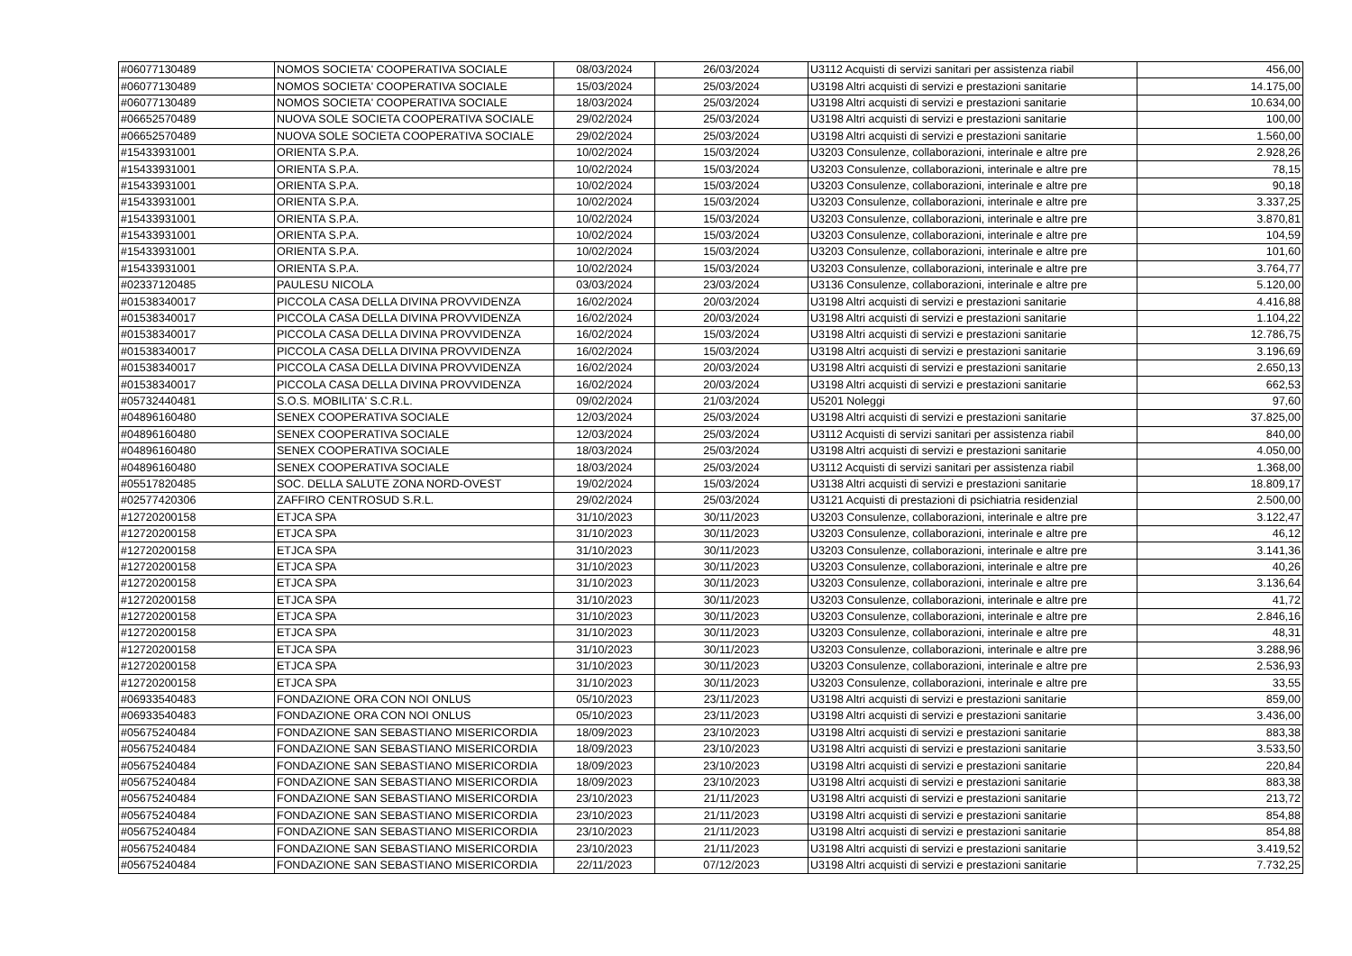| #06077130489 | NOMOS SOCIETA' COOPERATIVA SOCIALE | 08/03/2024 | 26/03/2024 | U3112 Acquisti di servizi sanitari per assistenza riabil | 456,00 |
| #06077130489 | NOMOS SOCIETA' COOPERATIVA SOCIALE | 15/03/2024 | 25/03/2024 | U3198 Altri acquisti di servizi e prestazioni sanitarie | 14.175,00 |
| #06077130489 | NOMOS SOCIETA' COOPERATIVA SOCIALE | 18/03/2024 | 25/03/2024 | U3198 Altri acquisti di servizi e prestazioni sanitarie | 10.634,00 |
| #06652570489 | NUOVA SOLE SOCIETA COOPERATIVA SOCIALE | 29/02/2024 | 25/03/2024 | U3198 Altri acquisti di servizi e prestazioni sanitarie | 100,00 |
| #06652570489 | NUOVA SOLE SOCIETA COOPERATIVA SOCIALE | 29/02/2024 | 25/03/2024 | U3198 Altri acquisti di servizi e prestazioni sanitarie | 1.560,00 |
| #15433931001 | ORIENTA S.P.A. | 10/02/2024 | 15/03/2024 | U3203 Consulenze, collaborazioni, interinale e altre pre | 2.928,26 |
| #15433931001 | ORIENTA S.P.A. | 10/02/2024 | 15/03/2024 | U3203 Consulenze, collaborazioni, interinale e altre pre | 78,15 |
| #15433931001 | ORIENTA S.P.A. | 10/02/2024 | 15/03/2024 | U3203 Consulenze, collaborazioni, interinale e altre pre | 90,18 |
| #15433931001 | ORIENTA S.P.A. | 10/02/2024 | 15/03/2024 | U3203 Consulenze, collaborazioni, interinale e altre pre | 3.337,25 |
| #15433931001 | ORIENTA S.P.A. | 10/02/2024 | 15/03/2024 | U3203 Consulenze, collaborazioni, interinale e altre pre | 3.870,81 |
| #15433931001 | ORIENTA S.P.A. | 10/02/2024 | 15/03/2024 | U3203 Consulenze, collaborazioni, interinale e altre pre | 104,59 |
| #15433931001 | ORIENTA S.P.A. | 10/02/2024 | 15/03/2024 | U3203 Consulenze, collaborazioni, interinale e altre pre | 101,60 |
| #15433931001 | ORIENTA S.P.A. | 10/02/2024 | 15/03/2024 | U3203 Consulenze, collaborazioni, interinale e altre pre | 3.764,77 |
| #02337120485 | PAULESU NICOLA | 03/03/2024 | 23/03/2024 | U3136 Consulenze, collaborazioni, interinale e altre pre | 5.120,00 |
| #01538340017 | PICCOLA CASA DELLA DIVINA PROVVIDENZA | 16/02/2024 | 20/03/2024 | U3198 Altri acquisti di servizi e prestazioni sanitarie | 4.416,88 |
| #01538340017 | PICCOLA CASA DELLA DIVINA PROVVIDENZA | 16/02/2024 | 20/03/2024 | U3198 Altri acquisti di servizi e prestazioni sanitarie | 1.104,22 |
| #01538340017 | PICCOLA CASA DELLA DIVINA PROVVIDENZA | 16/02/2024 | 15/03/2024 | U3198 Altri acquisti di servizi e prestazioni sanitarie | 12.786,75 |
| #01538340017 | PICCOLA CASA DELLA DIVINA PROVVIDENZA | 16/02/2024 | 15/03/2024 | U3198 Altri acquisti di servizi e prestazioni sanitarie | 3.196,69 |
| #01538340017 | PICCOLA CASA DELLA DIVINA PROVVIDENZA | 16/02/2024 | 20/03/2024 | U3198 Altri acquisti di servizi e prestazioni sanitarie | 2.650,13 |
| #01538340017 | PICCOLA CASA DELLA DIVINA PROVVIDENZA | 16/02/2024 | 20/03/2024 | U3198 Altri acquisti di servizi e prestazioni sanitarie | 662,53 |
| #05732440481 | S.O.S. MOBILITA' S.C.R.L. | 09/02/2024 | 21/03/2024 | U5201 Noleggi | 97,60 |
| #04896160480 | SENEX COOPERATIVA SOCIALE | 12/03/2024 | 25/03/2024 | U3198 Altri acquisti di servizi e prestazioni sanitarie | 37.825,00 |
| #04896160480 | SENEX COOPERATIVA SOCIALE | 12/03/2024 | 25/03/2024 | U3112 Acquisti di servizi sanitari per assistenza riabil | 840,00 |
| #04896160480 | SENEX COOPERATIVA SOCIALE | 18/03/2024 | 25/03/2024 | U3198 Altri acquisti di servizi e prestazioni sanitarie | 4.050,00 |
| #04896160480 | SENEX COOPERATIVA SOCIALE | 18/03/2024 | 25/03/2024 | U3112 Acquisti di servizi sanitari per assistenza riabil | 1.368,00 |
| #05517820485 | SOC. DELLA SALUTE ZONA NORD-OVEST | 19/02/2024 | 15/03/2024 | U3138 Altri acquisti di servizi e prestazioni sanitarie | 18.809,17 |
| #02577420306 | ZAFFIRO CENTROSUD S.R.L. | 29/02/2024 | 25/03/2024 | U3121 Acquisti di prestazioni di psichiatria residenzial | 2.500,00 |
| #12720200158 | ETJCA SPA | 31/10/2023 | 30/11/2023 | U3203 Consulenze, collaborazioni, interinale e altre pre | 3.122,47 |
| #12720200158 | ETJCA SPA | 31/10/2023 | 30/11/2023 | U3203 Consulenze, collaborazioni, interinale e altre pre | 46,12 |
| #12720200158 | ETJCA SPA | 31/10/2023 | 30/11/2023 | U3203 Consulenze, collaborazioni, interinale e altre pre | 3.141,36 |
| #12720200158 | ETJCA SPA | 31/10/2023 | 30/11/2023 | U3203 Consulenze, collaborazioni, interinale e altre pre | 40,26 |
| #12720200158 | ETJCA SPA | 31/10/2023 | 30/11/2023 | U3203 Consulenze, collaborazioni, interinale e altre pre | 3.136,64 |
| #12720200158 | ETJCA SPA | 31/10/2023 | 30/11/2023 | U3203 Consulenze, collaborazioni, interinale e altre pre | 41,72 |
| #12720200158 | ETJCA SPA | 31/10/2023 | 30/11/2023 | U3203 Consulenze, collaborazioni, interinale e altre pre | 2.846,16 |
| #12720200158 | ETJCA SPA | 31/10/2023 | 30/11/2023 | U3203 Consulenze, collaborazioni, interinale e altre pre | 48,31 |
| #12720200158 | ETJCA SPA | 31/10/2023 | 30/11/2023 | U3203 Consulenze, collaborazioni, interinale e altre pre | 3.288,96 |
| #12720200158 | ETJCA SPA | 31/10/2023 | 30/11/2023 | U3203 Consulenze, collaborazioni, interinale e altre pre | 2.536,93 |
| #12720200158 | ETJCA SPA | 31/10/2023 | 30/11/2023 | U3203 Consulenze, collaborazioni, interinale e altre pre | 33,55 |
| #06933540483 | FONDAZIONE ORA CON NOI ONLUS | 05/10/2023 | 23/11/2023 | U3198 Altri acquisti di servizi e prestazioni sanitarie | 859,00 |
| #06933540483 | FONDAZIONE ORA CON NOI ONLUS | 05/10/2023 | 23/11/2023 | U3198 Altri acquisti di servizi e prestazioni sanitarie | 3.436,00 |
| #05675240484 | FONDAZIONE SAN SEBASTIANO MISERICORDIA | 18/09/2023 | 23/10/2023 | U3198 Altri acquisti di servizi e prestazioni sanitarie | 883,38 |
| #05675240484 | FONDAZIONE SAN SEBASTIANO MISERICORDIA | 18/09/2023 | 23/10/2023 | U3198 Altri acquisti di servizi e prestazioni sanitarie | 3.533,50 |
| #05675240484 | FONDAZIONE SAN SEBASTIANO MISERICORDIA | 18/09/2023 | 23/10/2023 | U3198 Altri acquisti di servizi e prestazioni sanitarie | 220,84 |
| #05675240484 | FONDAZIONE SAN SEBASTIANO MISERICORDIA | 18/09/2023 | 23/10/2023 | U3198 Altri acquisti di servizi e prestazioni sanitarie | 883,38 |
| #05675240484 | FONDAZIONE SAN SEBASTIANO MISERICORDIA | 23/10/2023 | 21/11/2023 | U3198 Altri acquisti di servizi e prestazioni sanitarie | 213,72 |
| #05675240484 | FONDAZIONE SAN SEBASTIANO MISERICORDIA | 23/10/2023 | 21/11/2023 | U3198 Altri acquisti di servizi e prestazioni sanitarie | 854,88 |
| #05675240484 | FONDAZIONE SAN SEBASTIANO MISERICORDIA | 23/10/2023 | 21/11/2023 | U3198 Altri acquisti di servizi e prestazioni sanitarie | 854,88 |
| #05675240484 | FONDAZIONE SAN SEBASTIANO MISERICORDIA | 23/10/2023 | 21/11/2023 | U3198 Altri acquisti di servizi e prestazioni sanitarie | 3.419,52 |
| #05675240484 | FONDAZIONE SAN SEBASTIANO MISERICORDIA | 22/11/2023 | 07/12/2023 | U3198 Altri acquisti di servizi e prestazioni sanitarie | 7.732,25 |